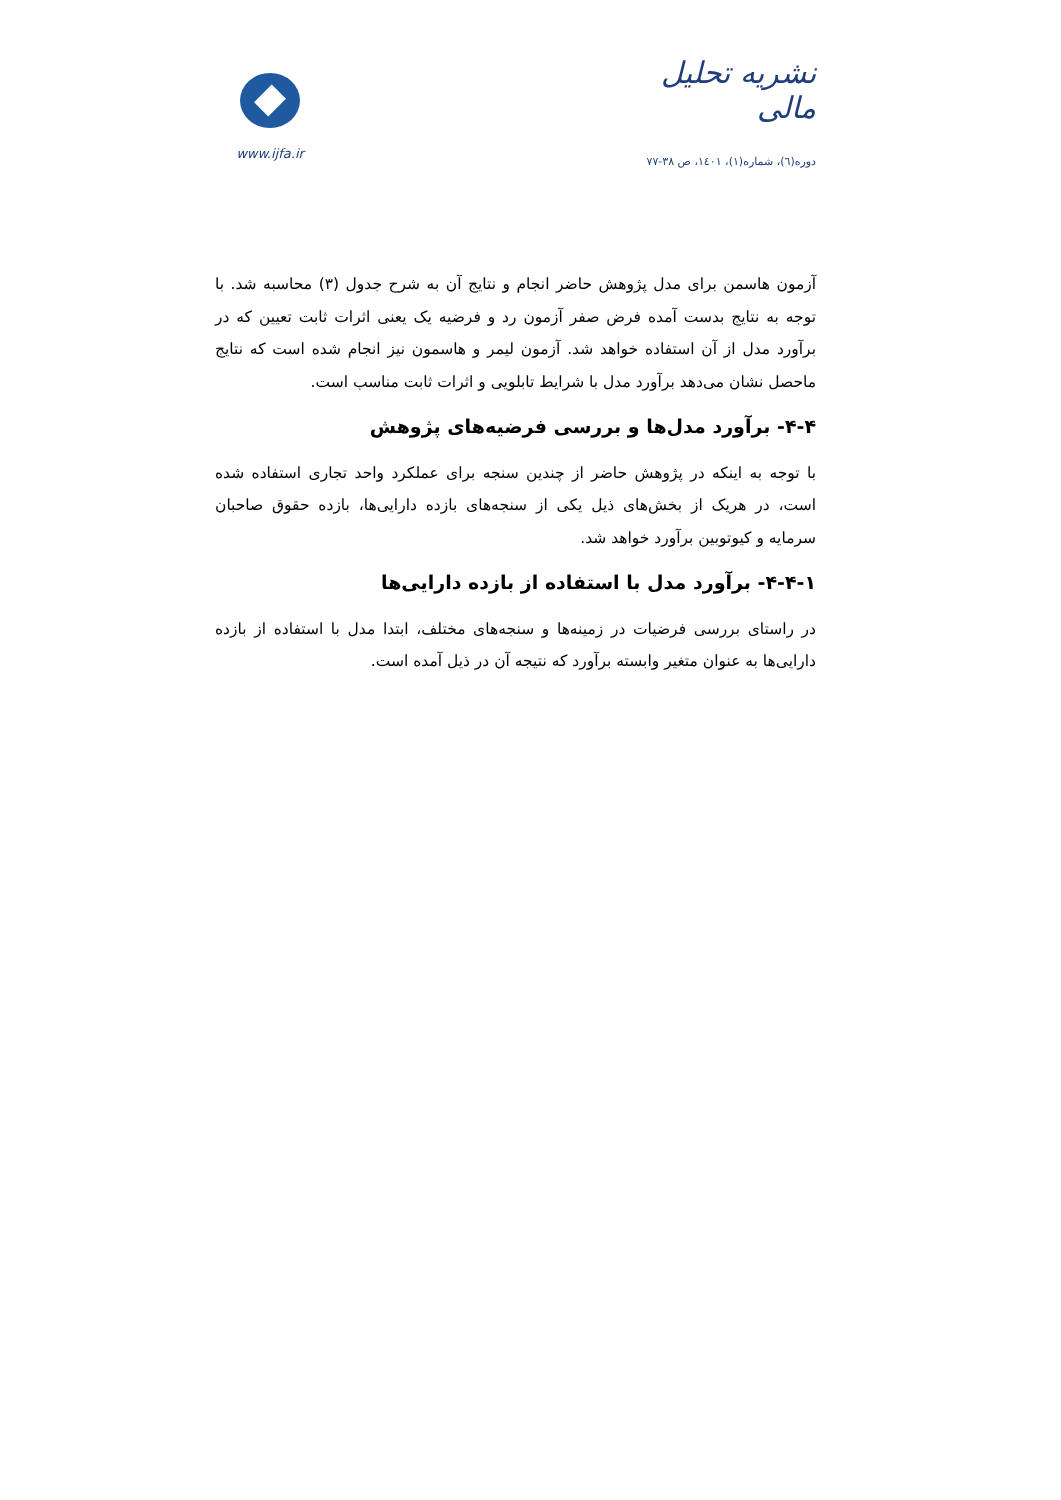نشریه تحلیل مالی
دوره(٦)، شماره(١)، ١٤٠١، ص ٣٨-٧٧
www.ijfa.ir
آزمون هاسمن برای مدل پژوهش حاضر انجام و نتایج آن به شرح جدول (۳) محاسبه شد. با توجه به نتایج بدست آمده فرض صفر آزمون رد و فرضیه یک یعنی اثرات ثابت تعیین که در برآورد مدل از آن استفاده خواهد شد. آزمون لیمر و هاسمون نیز انجام شده است که نتایج ماحصل نشان می‌دهد برآورد مدل با شرایط تابلویی و اثرات ثابت مناسب است.
۴-۴- برآورد مدل‌ها و بررسی فرضیه‌های پژوهش
با توجه به اینکه در پژوهش حاضر از چندین سنجه برای عملکرد واحد تجاری استفاده شده است، در هریک از بخش‌های ذیل یکی از سنجه‌های بازده دارایی‌ها، بازده حقوق صاحبان سرمایه و کیوتوبین برآورد خواهد شد.
۴-۴-۱- برآورد مدل با استفاده از بازده دارایی‌ها
در راستای بررسی فرضیات در زمینه‌ها و سنجه‌های مختلف، ابتدا مدل با استفاده از بازده دارایی‌ها به عنوان متغیر وابسته برآورد که نتیجه آن در ذیل آمده است.